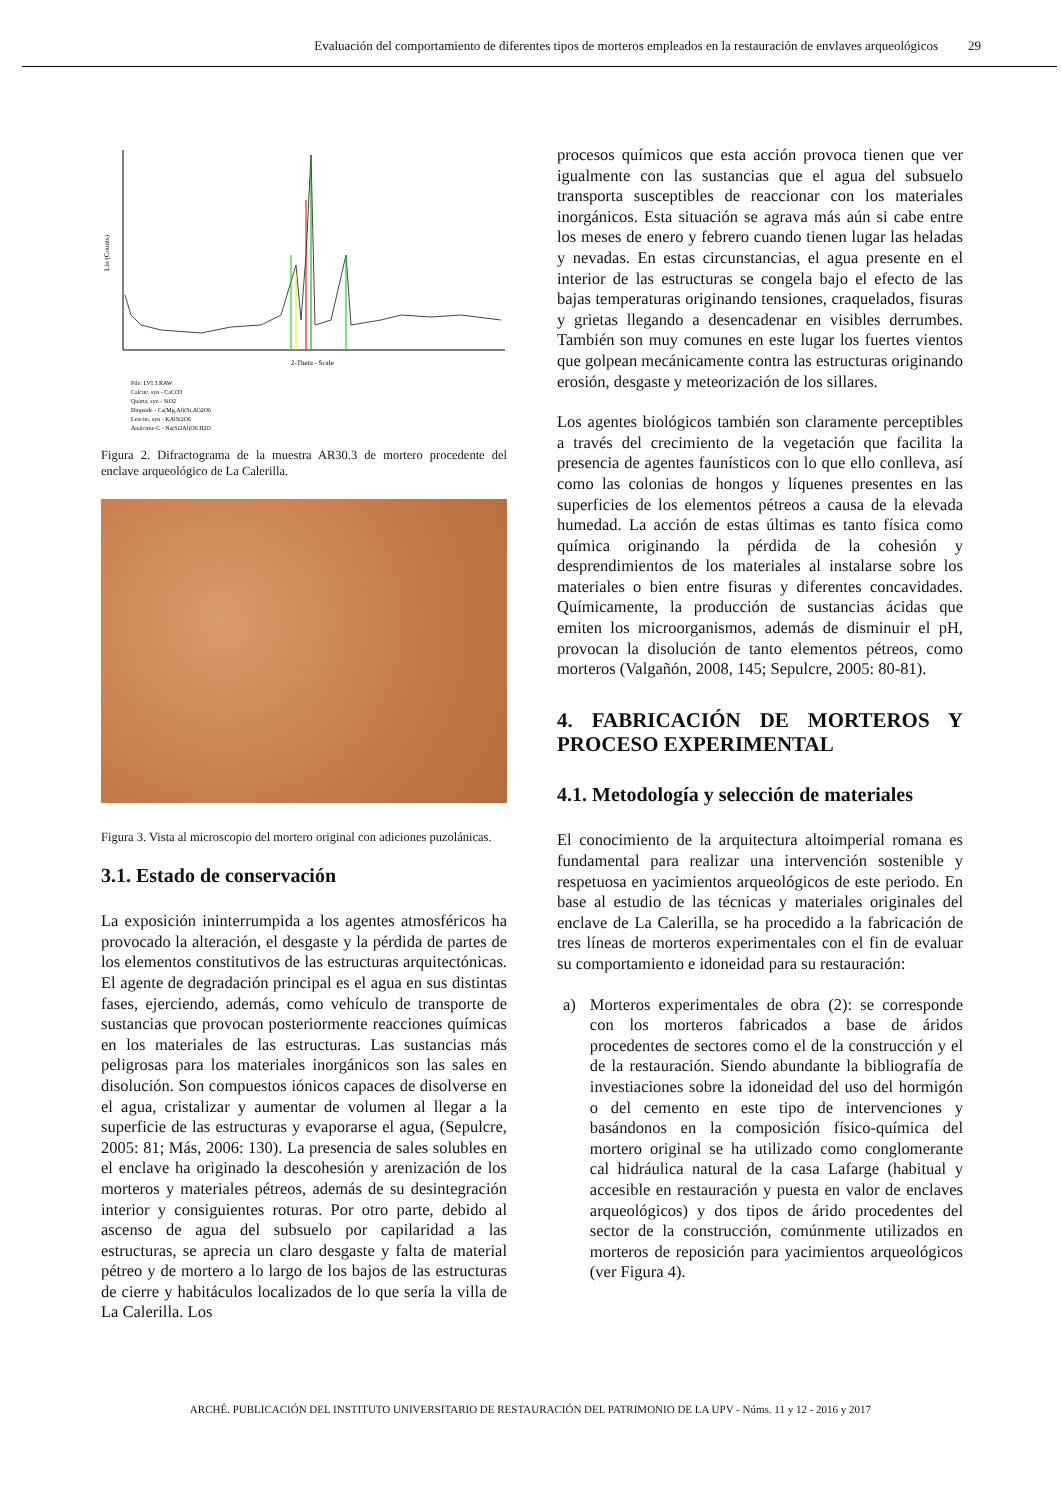Evaluación del comportamiento de diferentes tipos de morteros empleados en la restauración de envlaves arqueológicos 29
Lin (Counts)
2-Theta - Scale
File: LVI 3.RAW
Calcite, syn - CaCO3
Quartz, syn - SiO2
Diopside - Ca(Mg,Al)(Si,Al)2O6
Leucite, syn - KAlSi2O6
Analcime-C - Na(Si2Al)O6 H2O
Figura 2. Difractograma de la muestra AR30.3 de mortero procedente del enclave arqueológico de La Calerilla.
Figura 3. Vista al microscopio del mortero original con adiciones puzolánicas.
3.1. Estado de conservación
La exposición ininterrumpida a los agentes atmosféricos ha provocado la alteración, el desgaste y la pérdida de partes de los elementos constitutivos de las estructuras arquitectónicas. El agente de degradación principal es el agua en sus distintas fases, ejerciendo, además, como vehículo de transporte de sustancias que provocan posteriormente reacciones químicas en los materiales de las estructuras. Las sustancias más peligrosas para los materiales inorgánicos son las sales en disolución. Son compuestos iónicos capaces de disolverse en el agua, cristalizar y aumentar de volumen al llegar a la superficie de las estructuras y evaporarse el agua, (Sepulcre, 2005: 81; Más, 2006: 130). La presencia de sales solubles en el enclave ha originado la descohesión y arenización de los morteros y materiales pétreos, además de su desintegración interior y consiguientes roturas. Por otro parte, debido al ascenso de agua del subsuelo por capilaridad a las estructuras, se aprecia un claro desgaste y falta de material pétreo y de mortero a lo largo de los bajos de las estructuras de cierre y habitáculos localizados de lo que sería la villa de La Calerilla. Los
procesos químicos que esta acción provoca tienen que ver igualmente con las sustancias que el agua del subsuelo transporta susceptibles de reaccionar con los materiales inorgánicos. Esta situación se agrava más aún si cabe entre los meses de enero y febrero cuando tienen lugar las heladas y nevadas. En estas circunstancias, el agua presente en el interior de las estructuras se congela bajo el efecto de las bajas temperaturas originando tensiones, craquelados, fisuras y grietas llegando a desencadenar en visibles derrumbes. También son muy comunes en este lugar los fuertes vientos que golpean mecánicamente contra las estructuras originando erosión, desgaste y meteorización de los sillares.
Los agentes biológicos también son claramente perceptibles a través del crecimiento de la vegetación que facilita la presencia de agentes faunísticos con lo que ello conlleva, así como las colonias de hongos y líquenes presentes en las superficies de los elementos pétreos a causa de la elevada humedad. La acción de estas últimas es tanto física como química originando la pérdida de la cohesión y desprendimientos de los materiales al instalarse sobre los materiales o bien entre fisuras y diferentes concavidades. Químicamente, la producción de sustancias ácidas que emiten los microorganismos, además de disminuir el pH, provocan la disolución de tanto elementos pétreos, como morteros (Valgañón, 2008, 145; Sepulcre, 2005: 80-81).
4. FABRICACIÓN DE MORTEROS Y PROCESO EXPERIMENTAL
4.1. Metodología y selección de materiales
El conocimiento de la arquitectura altoimperial romana es fundamental para realizar una intervención sostenible y respetuosa en yacimientos arqueológicos de este periodo. En base al estudio de las técnicas y materiales originales del enclave de La Calerilla, se ha procedido a la fabricación de tres líneas de morteros experimentales con el fin de evaluar su comportamiento e idoneidad para su restauración:
a) Morteros experimentales de obra (2): se corresponde con los morteros fabricados a base de áridos procedentes de sectores como el de la construcción y el de la restauración. Siendo abundante la bibliografía de investiaciones sobre la idoneidad del uso del hormigón o del cemento en este tipo de intervenciones y basándonos en la composición físico-química del mortero original se ha utilizado como conglomerante cal hidráulica natural de la casa Lafarge (habitual y accesible en restauración y puesta en valor de enclaves arqueológicos) y dos tipos de árido procedentes del sector de la construcción, comúnmente utilizados en morteros de reposición para yacimientos arqueológicos (ver Figura 4).
ARCHÉ. PUBLICACIÓN DEL INSTITUTO UNIVERSITARIO DE RESTAURACIÓN DEL PATRIMONIO DE LA UPV - Núms. 11 y 12 - 2016 y 2017